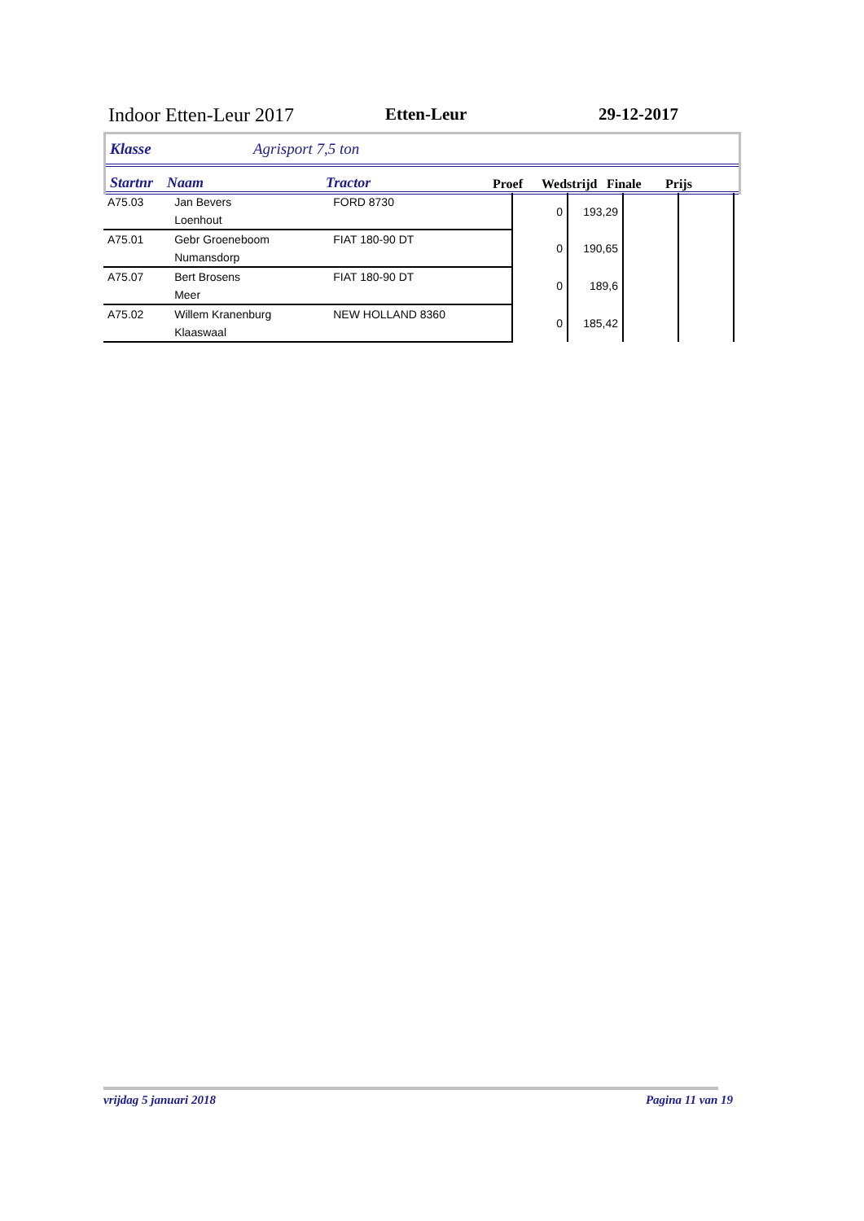Indoor Etten-Leur 2017 Etten-Leur 29-12-2017
Klasse Agrisport 7,5 ton
Startnr Naam Tractor Proef Wedstrijd Finale Prijs
| A75.03 | Jan Bevers | FORD 8730 | 0 | 193,29 | | |
| | Loenhout | | | | | |
| A75.01 | Gebr Groeneboom | FIAT 180-90 DT | 0 | 190,65 | | |
| | Numansdorp | | | | | |
| A75.07 | Bert Brosens | FIAT 180-90 DT | 0 | 189,6 | | |
| | Meer | | | | | |
| A75.02 | Willem Kranenburg | NEW HOLLAND 8360 | 0 | 185,42 | | |
| | Klaaswaal | | | | | |
vrijdag 5 januari 2018 Pagina 11 van 19